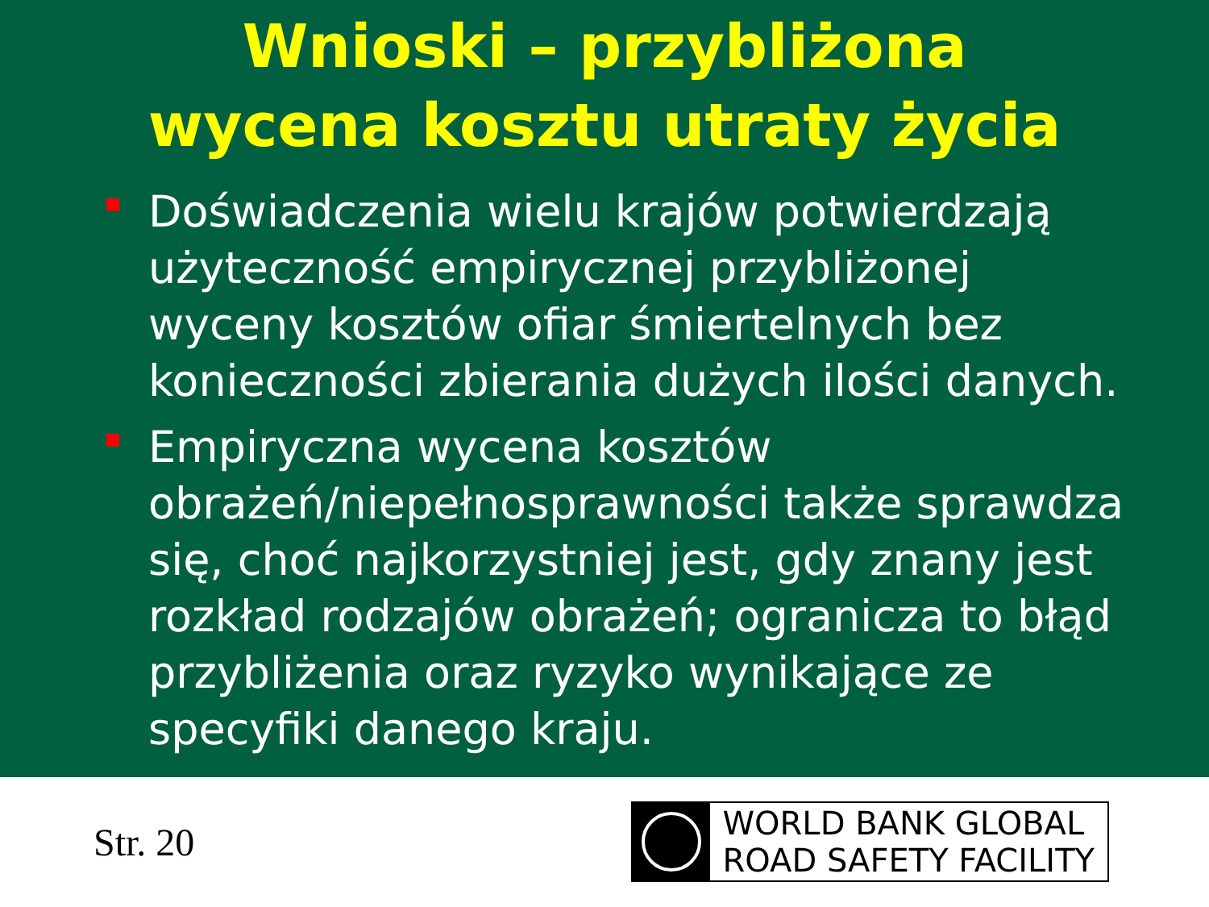Wnioski – przybliżona
wycena kosztu utraty życia
Doświadczenia wielu krajów potwierdzają użyteczność empirycznej przybliżonej wyceny kosztów ofiar śmiertelnych bez konieczności zbierania dużych ilości danych.
Empiryczna wycena kosztów obrażeń/niepełnosprawności także sprawdza się, choć najkorzystniej jest, gdy znany jest rozkład rodzajów obrażeń; ogranicza to błąd przybliżenia oraz ryzyko wynikające ze specyfiki danego kraju.
Str. 20
WORLD BANK GLOBAL
ROAD SAFETY FACILITY